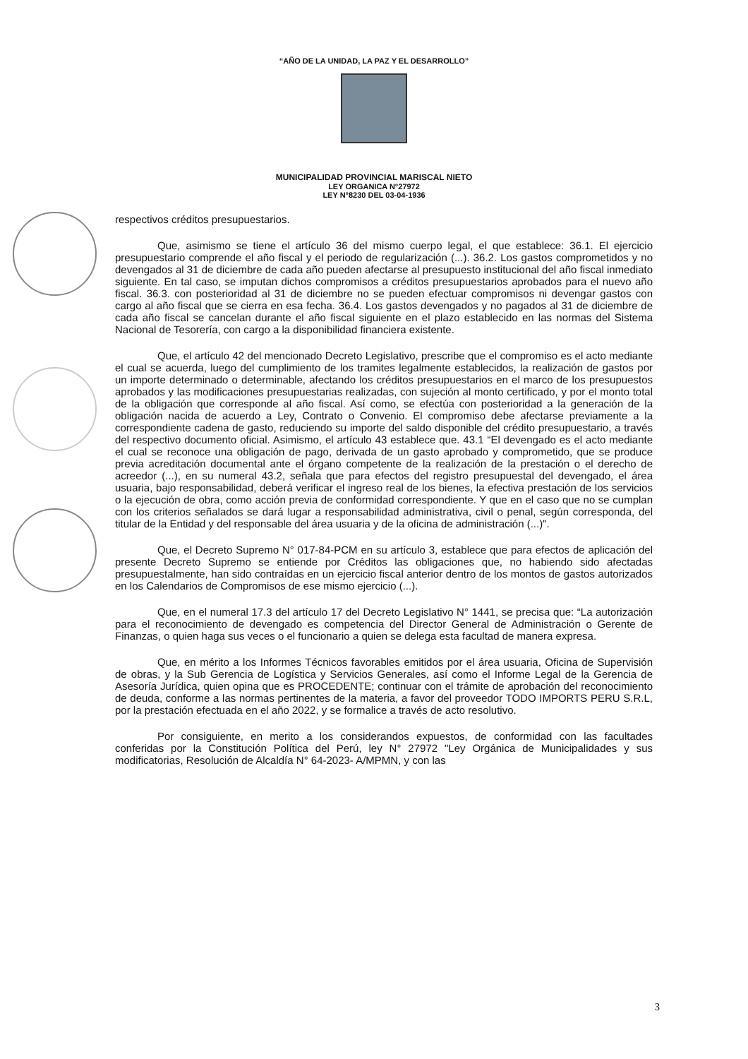“AÑO DE LA UNIDAD, LA PAZ Y EL DESARROLLO”
MUNICIPALIDAD PROVINCIAL MARISCAL NIETO
LEY ORGANICA N°27972
LEY N°8230 DEL 03-04-1936
respectivos créditos presupuestarios.
Que, asimismo se tiene el artículo 36 del mismo cuerpo legal, el que establece: 36.1. El ejercicio presupuestario comprende el año fiscal y el periodo de regularización (...). 36.2. Los gastos comprometidos y no devengados al 31 de diciembre de cada año pueden afectarse al presupuesto institucional del año fiscal inmediato siguiente. En tal caso, se imputan dichos compromisos a créditos presupuestarios aprobados para el nuevo año fiscal. 36.3. con posterioridad al 31 de diciembre no se pueden efectuar compromisos ni devengar gastos con cargo al año fiscal que se cierra en esa fecha. 36.4. Los gastos devengados y no pagados al 31 de diciembre de cada año fiscal se cancelan durante el año fiscal siguiente en el plazo establecido en las normas del Sistema Nacional de Tesorería, con cargo a la disponibilidad financiera existente.
Que, el artículo 42 del mencionado Decreto Legislativo, prescribe que el compromiso es el acto mediante el cual se acuerda, luego del cumplimiento de los tramites legalmente establecidos, la realización de gastos por un importe determinado o determinable, afectando los créditos presupuestarios en el marco de los presupuestos aprobados y las modificaciones presupuestarias realizadas, con sujeción al monto certificado, y por el monto total de la obligación que corresponde al año fiscal. Así como, se efectúa con posterioridad a la generación de la obligación nacida de acuerdo a Ley, Contrato o Convenio. El compromiso debe afectarse previamente a la correspondiente cadena de gasto, reduciendo su importe del saldo disponible del crédito presupuestario, a través del respectivo documento oficial. Asimismo, el artículo 43 establece que. 43.1 “El devengado es el acto mediante el cual se reconoce una obligación de pago, derivada de un gasto aprobado y comprometido, que se produce previa acreditación documental ante el órgano competente de la realización de la prestación o el derecho de acreedor (...), en su numeral 43.2, señala que para efectos del registro presupuestal del devengado, el área usuaria, bajo responsabilidad, deberá verificar el ingreso real de los bienes, la efectiva prestación de los servicios o la ejecución de obra, como acción previa de conformidad correspondiente. Y que en el caso que no se cumplan con los criterios señalados se dará lugar a responsabilidad administrativa, civil o penal, según corresponda, del titular de la Entidad y del responsable del área usuaria y de la oficina de administración (...)".
Que, el Decreto Supremo N° 017-84-PCM en su artículo 3, establece que para efectos de aplicación del presente Decreto Supremo se entiende por Créditos las obligaciones que, no habiendo sido afectadas presupuestalmente, han sido contraídas en un ejercicio fiscal anterior dentro de los montos de gastos autorizados en los Calendarios de Compromisos de ese mismo ejercicio (...).
Que, en el numeral 17.3 del artículo 17 del Decreto Legislativo N° 1441, se precisa que: “La autorización para el reconocimiento de devengado es competencia del Director General de Administración o Gerente de Finanzas, o quien haga sus veces o el funcionario a quien se delega esta facultad de manera expresa.
Que, en mérito a los Informes Técnicos favorables emitidos por el área usuaria, Oficina de Supervisión de obras, y la Sub Gerencia de Logística y Servicios Generales, así como el Informe Legal de la Gerencia de Asesoría Jurídica, quien opina que es PROCEDENTE; continuar con el trámite de aprobación del reconocimiento de deuda, conforme a las normas pertinentes de la materia, a favor del proveedor TODO IMPORTS PERU S.R.L, por la prestación efectuada en el año 2022, y se formalice a través de acto resolutivo.
Por consiguiente, en merito a los considerandos expuestos, de conformidad con las facultades conferidas por la Constitución Política del Perú, ley N° 27972 "Ley Orgánica de Municipalidades y sus modificatorias, Resolución de Alcaldía N° 64-2023- A/MPMN, y con las
3